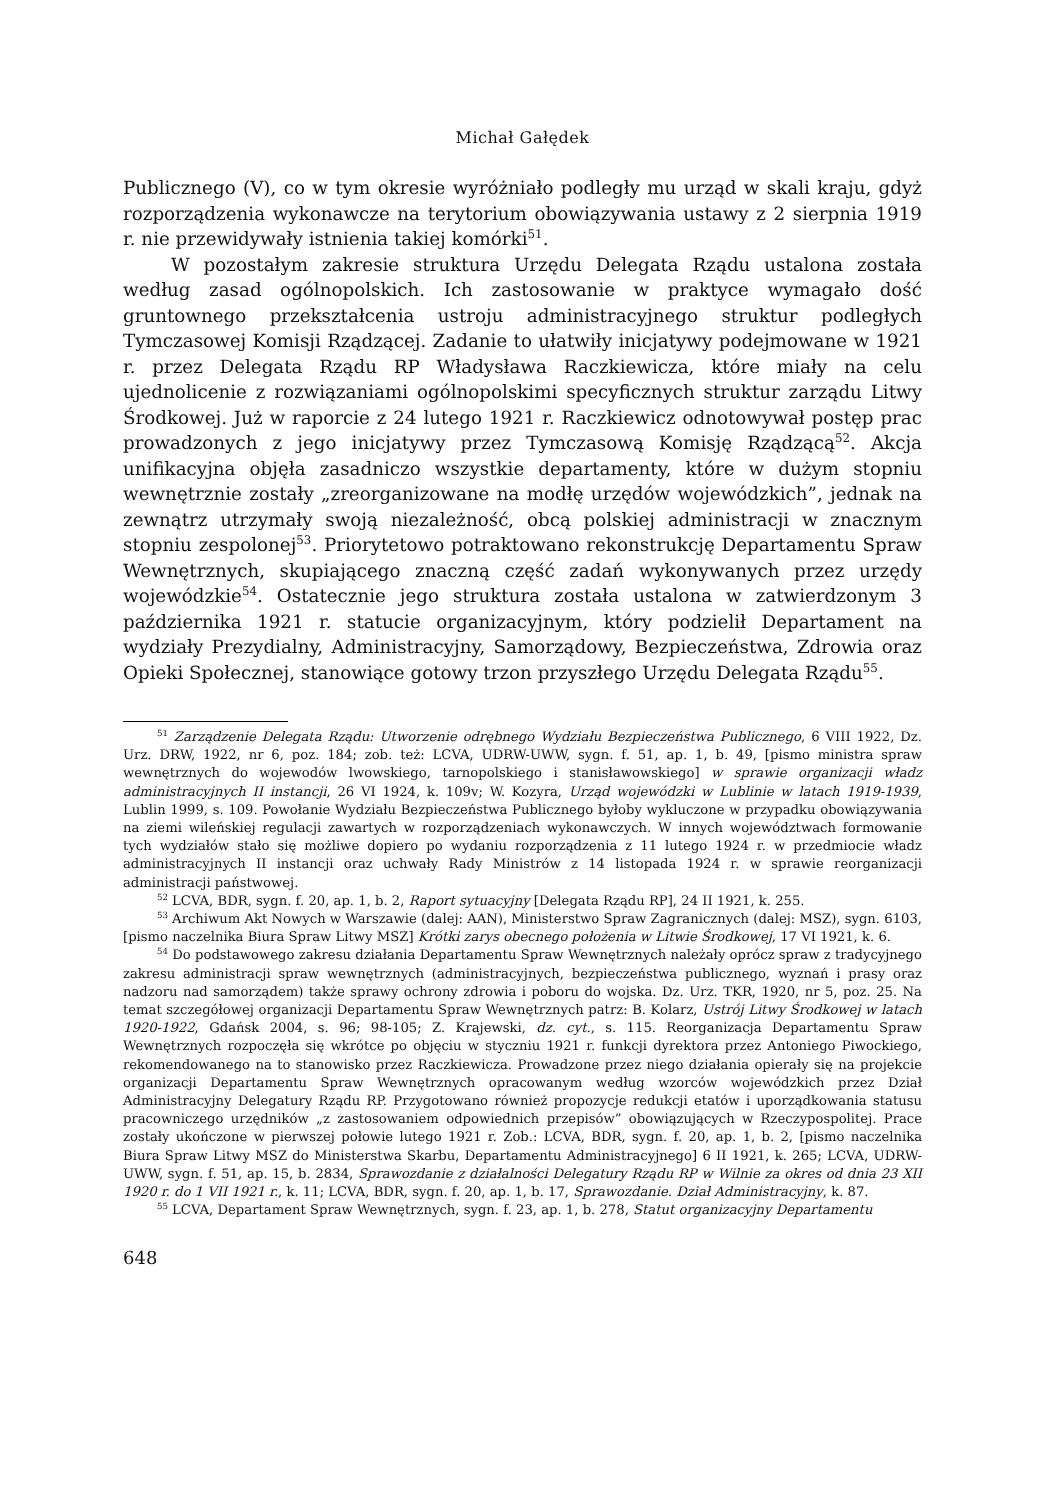Michał Gałędek
Publicznego (V), co w tym okresie wyróżniało podległy mu urząd w skali kraju, gdyż rozporządzenia wykonawcze na terytorium obowiązywania ustawy z 2 sierpnia 1919 r. nie przewidywały istnienia takiej komórki<sup>51</sup>.
W pozostałym zakresie struktura Urzędu Delegata Rządu ustalona została według zasad ogólnopolskich. Ich zastosowanie w praktyce wymagało dość gruntownego przekształcenia ustroju administracyjnego struktur podległych Tymczasowej Komisji Rządzącej. Zadanie to ułatwiły inicjatywy podejmowane w 1921 r. przez Delegata Rządu RP Władysława Raczkiewicza, które miały na celu ujednolicenie z rozwiązaniami ogólnopolskimi specyficznych struktur zarządu Litwy Środkowej. Już w raporcie z 24 lutego 1921 r. Raczkiewicz odnotowywał postęp prac prowadzonych z jego inicjatywy przez Tymczasową Komisję Rządzącą<sup>52</sup>. Akcja unifikacyjna objęła zasadniczo wszystkie departamenty, które w dużym stopniu wewnętrznie zostały „zreorganizowane na modłę urzędów wojewódzkich”, jednak na zewnątrz utrzymały swoją niezależność, obcą polskiej administracji w znacznym stopniu zespolonej<sup>53</sup>. Priorytetowo potraktowano rekonstrukcję Departamentu Spraw Wewnętrznych, skupiającego znaczną część zadań wykonywanych przez urzędy wojewódzkie<sup>54</sup>. Ostatecznie jego struktura została ustalona w zatwierdzonym 3 października 1921 r. statucie organizacyjnym, który podzielił Departament na wydziały Prezydialny, Administracyjny, Samorządowy, Bezpieczeństwa, Zdrowia oraz Opieki Społecznej, stanowiące gotowy trzon przyszłego Urzędu Delegata Rządu<sup>55</sup>.
<sup>51</sup> Zarządzenie Delegata Rządu: Utworzenie odrębnego Wydziału Bezpieczeństwa Publicznego, 6 VIII 1922, Dz. Urz. DRW, 1922, nr 6, poz. 184; zob. też: LCVA, UDRW-UWW, sygn. f. 51, ap. 1, b. 49, [pismo ministra spraw wewnętrznych do wojewodów lwowskiego, tarnopolskiego i stanisławowskiego] w sprawie organizacji władz administracyjnych II instancji, 26 VI 1924, k. 109v; W. Kozyra, Urząd wojewódzki w Lublinie w latach 1919-1939, Lublin 1999, s. 109. Powołanie Wydziału Bezpieczeństwa Publicznego byłoby wykluczone w przypadku obowiązywania na ziemi wileńskiej regulacji zawartych w rozporządzeniach wykonawczych. W innych województwach formowanie tych wydziałów stało się możliwe dopiero po wydaniu rozporządzenia z 11 lutego 1924 r. w przedmiocie władz administracyjnych II instancji oraz uchwały Rady Ministrów z 14 listopada 1924 r. w sprawie reorganizacji administracji państwowej.
<sup>52</sup> LCVA, BDR, sygn. f. 20, ap. 1, b. 2, Raport sytuacyjny [Delegata Rządu RP], 24 II 1921, k. 255.
<sup>53</sup> Archiwum Akt Nowych w Warszawie (dalej: AAN), Ministerstwo Spraw Zagranicznych (dalej: MSZ), sygn. 6103, [pismo naczelnika Biura Spraw Litwy MSZ] Krótki zarys obecnego położenia w Litwie Środkowej, 17 VI 1921, k. 6.
<sup>54</sup> Do podstawowego zakresu działania Departamentu Spraw Wewnętrznych należały oprócz spraw z tradycyjnego zakresu administracji spraw wewnętrznych (administracyjnych, bezpieczeństwa publicznego, wyznań i prasy oraz nadzoru nad samorządem) także sprawy ochrony zdrowia i poboru do wojska. Dz. Urz. TKR, 1920, nr 5, poz. 25. Na temat szczegółowej organizacji Departamentu Spraw Wewnętrznych patrz: B. Kolarz, Ustrój Litwy Środkowej w latach 1920-1922, Gdańsk 2004, s. 96; 98-105; Z. Krajewski, dz. cyt., s. 115. Reorganizacja Departamentu Spraw Wewnętrznych rozpoczęła się wkrótce po objęciu w styczniu 1921 r. funkcji dyrektora przez Antoniego Piwockiego, rekomendowanego na to stanowisko przez Raczkiewicza. Prowadzone przez niego działania opierały się na projekcie organizacji Departamentu Spraw Wewnętrznych opracowanym według wzorców wojewódzkich przez Dział Administracyjny Delegatury Rządu RP. Przygotowano również propozycje redukcji etatów i uporządkowania statusu pracowniczego urzędników „z zastosowaniem odpowiednich przepisów” obowiązujących w Rzeczypospolitej. Prace zostały ukończone w pierwszej połowie lutego 1921 r. Zob.: LCVA, BDR, sygn. f. 20, ap. 1, b. 2, [pismo naczelnika Biura Spraw Litwy MSZ do Ministerstwa Skarbu, Departamentu Administracyjnego] 6 II 1921, k. 265; LCVA, UDRW-UWW, sygn. f. 51, ap. 15, b. 2834, Sprawozdanie z działalności Delegatury Rządu RP w Wilnie za okres od dnia 23 XII 1920 r. do 1 VII 1921 r., k. 11; LCVA, BDR, sygn. f. 20, ap. 1, b. 17, Sprawozdanie. Dział Administracyjny, k. 87.
<sup>55</sup> LCVA, Departament Spraw Wewnętrznych, sygn. f. 23, ap. 1, b. 278, Statut organizacyjny Departamentu
648